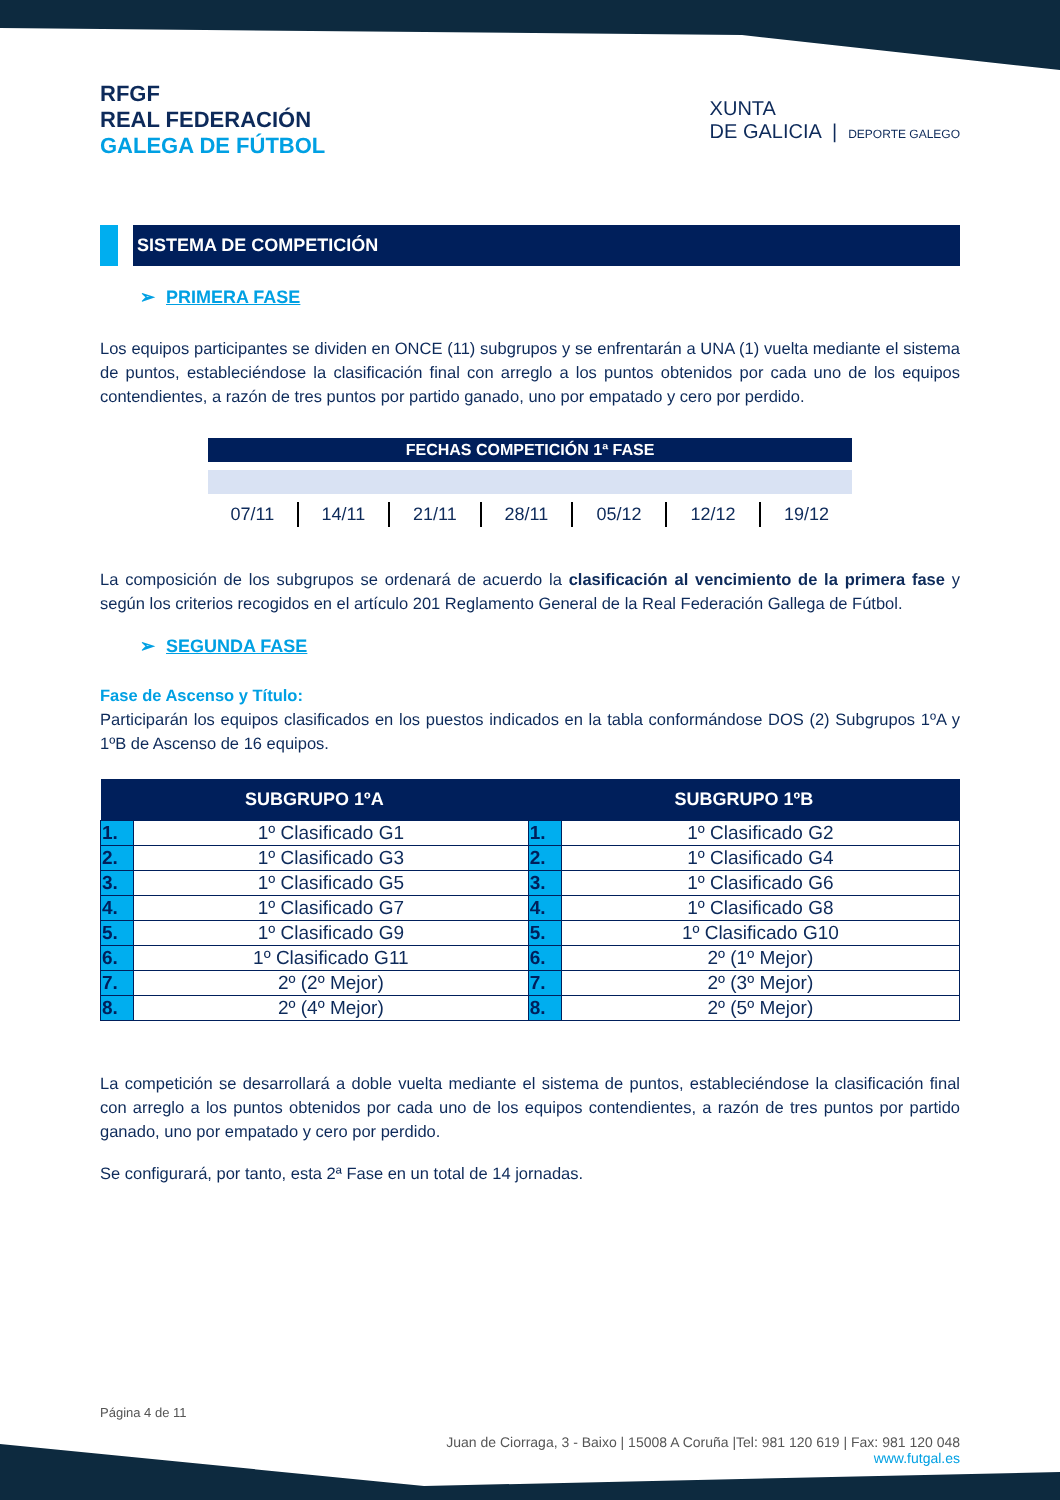RFGF
REAL FEDERACIÓN
GALEGA DE FÚTBOL
XUNTA
DE GALICIA | DEPORTE GALEGO
SISTEMA DE COMPETICIÓN
➢ PRIMERA FASE
Los equipos participantes se dividen en ONCE (11) subgrupos y se enfrentarán a UNA (1) vuelta mediante el sistema de puntos, estableciéndose la clasificación final con arreglo a los puntos obtenidos por cada uno de los equipos contendientes, a razón de tres puntos por partido ganado, uno por empatado y cero por perdido.
FECHAS COMPETICIÓN 1ª FASE
| 07/11 | 14/11 | 21/11 | 28/11 | 05/12 | 12/12 | 19/12 |
La composición de los subgrupos se ordenará de acuerdo la clasificación al vencimiento de la primera fase y según los criterios recogidos en el artículo 201 Reglamento General de la Real Federación Gallega de Fútbol.
➢ SEGUNDA FASE
Fase de Ascenso y Título:
Participarán los equipos clasificados en los puestos indicados en la tabla conformándose DOS (2) Subgrupos 1ºA y 1ºB de Ascenso de 16 equipos.
| SUBGRUPO 1ºA | | SUBGRUPO 1ºB | |
| --- | --- | --- | --- |
| 1. | 1º Clasificado G1 | 1. | 1º Clasificado G2 |
| 2. | 1º Clasificado G3 | 2. | 1º Clasificado G4 |
| 3. | 1º Clasificado G5 | 3. | 1º Clasificado G6 |
| 4. | 1º Clasificado G7 | 4. | 1º Clasificado G8 |
| 5. | 1º Clasificado G9 | 5. | 1º Clasificado G10 |
| 6. | 1º Clasificado G11 | 6. | 2º (1º Mejor) |
| 7. | 2º (2º Mejor) | 7. | 2º (3º Mejor) |
| 8. | 2º (4º Mejor) | 8. | 2º (5º Mejor) |
La competición se desarrollará a doble vuelta mediante el sistema de puntos, estableciéndose la clasificación final con arreglo a los puntos obtenidos por cada uno de los equipos contendientes, a razón de tres puntos por partido ganado, uno por empatado y cero por perdido.
Se configurará, por tanto, esta 2ª Fase en un total de 14 jornadas.
Página 4 de 11
Juan de Ciorraga, 3 - Baixo | 15008 A Coruña |Tel: 981 120 619 | Fax: 981 120 048
www.futgal.es